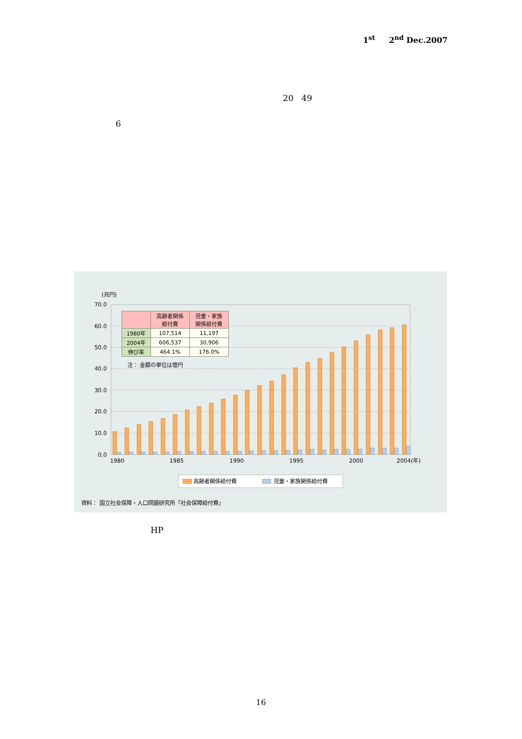1<sup>st</sup> 2<sup>nd</sup> Dec.2007
20 49
6
(兆円)
70.0
60.0
50.0
40.0
30.0
20.0
10.0
0.0
1980
1985
1990
1995
2000
2004(年)
高齢者関係給付費
児童・家族関係給付費
資料： 国立社会保障・人口問題研究所「社会保障給付費」
| | 高齢者関係 給付費 | 児童・家族 関係給付費 |
| --- | --- | --- |
| 1980年 | 107,514 | 11,197 |
| 2004年 | 606,537 | 30,906 |
| 伸び率 | 464.1% | 176.0% |
注： 金額の単位は億円
HP
16